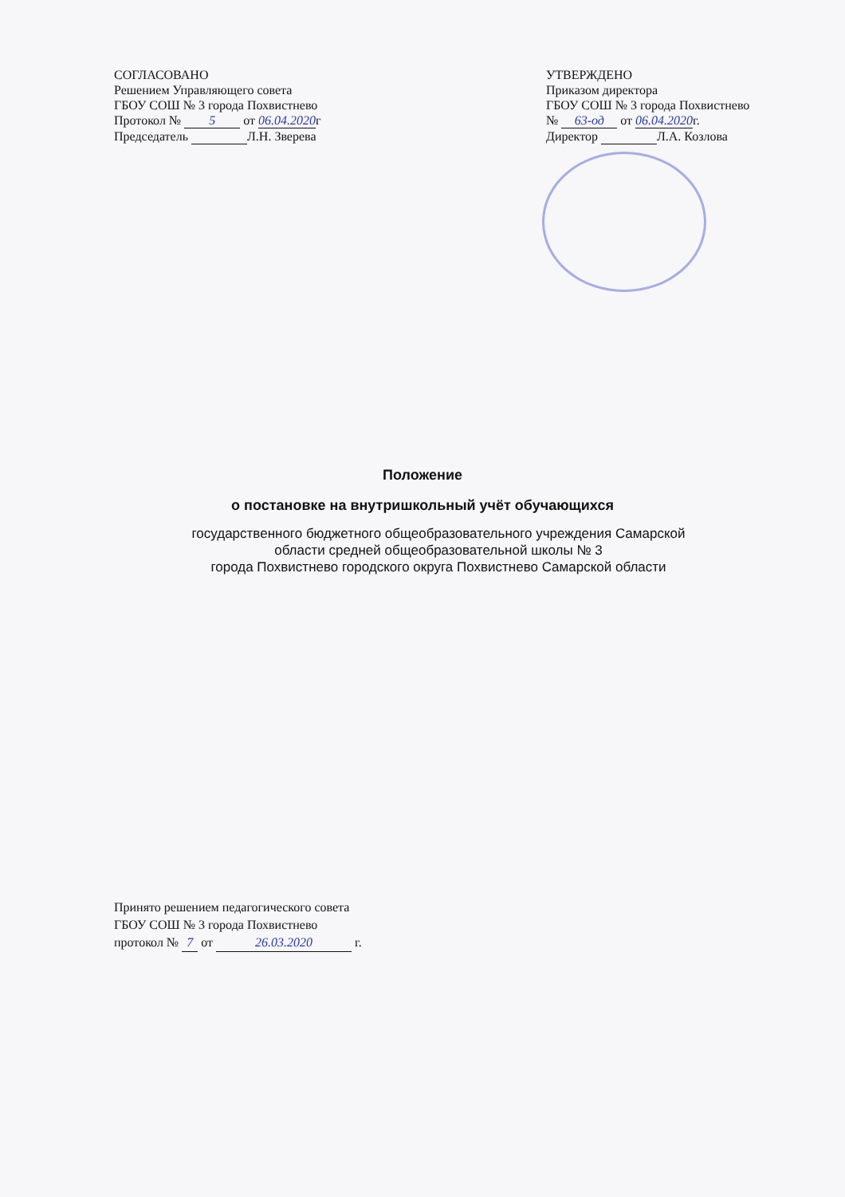СОГЛАСОВАНО
Решением Управляющего совета
ГБОУ СОШ № 3 города Похвистнево
Протокол № 5 от 06.04.2020 г
Председатель Л.Н. Зверева
УТВЕРЖДЕНО
Приказом директора
ГБОУ СОШ № 3 города Похвистнево
№ 63-од от 06.04.2020 г.
Директор Л.А. Козлова
Положение
о постановке на внутришкольный учёт обучающихся
государственного бюджетного общеобразовательного учреждения Самарской
области средней общеобразовательной школы № 3
города Похвистнево городского округа Похвистнево Самарской области
Принято решением педагогического совета
ГБОУ СОШ № 3 города Похвистнево
протокол № 7 от 26.03.2020 г.